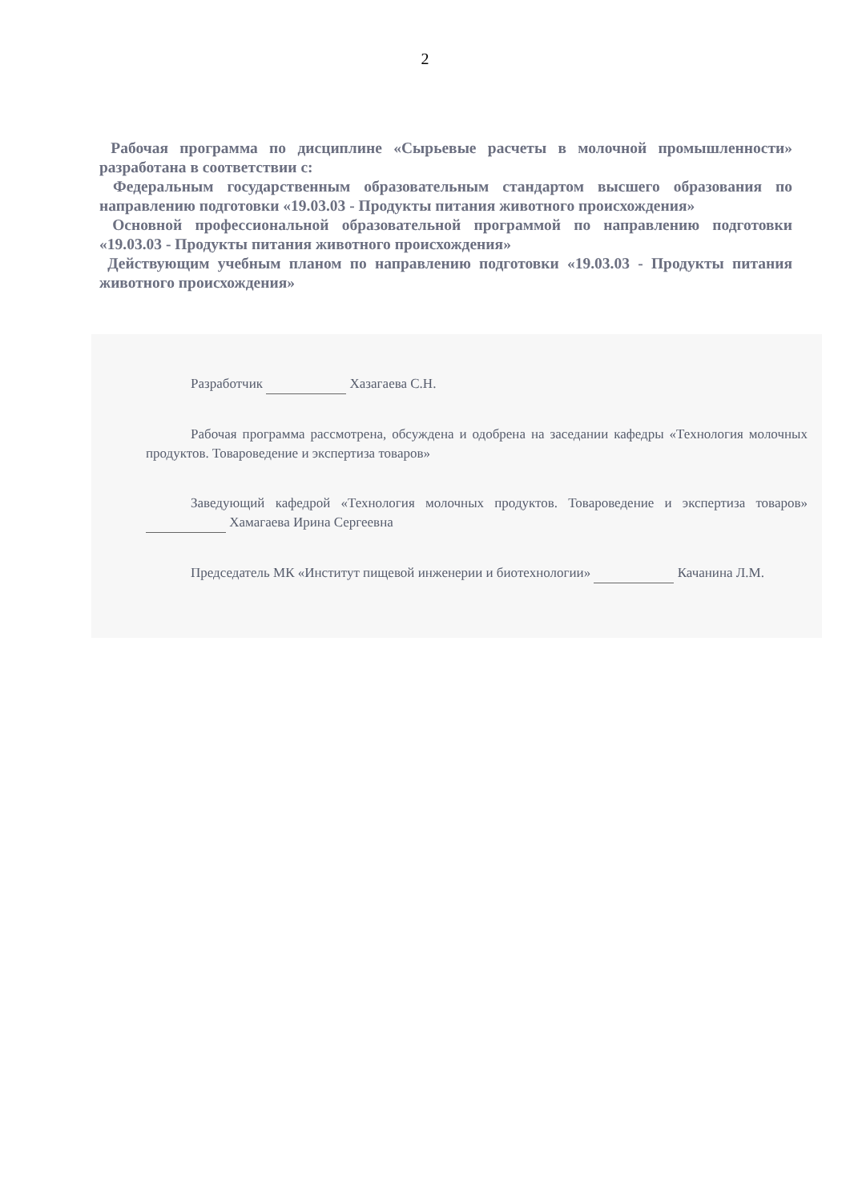2
Рабочая программа по дисциплине «Сырьевые расчеты в молочной промышленности» разработана в соответствии с:
Федеральным государственным образовательным стандартом высшего образования по направлению подготовки «19.03.03 - Продукты питания животного происхождения»
Основной профессиональной образовательной программой по направлению подготовки «19.03.03 - Продукты питания животного происхождения»
Действующим учебным планом по направлению подготовки «19.03.03 - Продукты питания животного происхождения»
Разработчик Хазагаева С.Н.
Рабочая программа рассмотрена, обсуждена и одобрена на заседании кафедры «Технология молочных продуктов. Товароведение и экспертиза товаров»
Заведующий кафедрой «Технология молочных продуктов. Товароведение и экспертиза товаров» Хамагаева Ирина Сергеевна
Председатель МК «Институт пищевой инженерии и биотехнологии» Качанина Л.М.